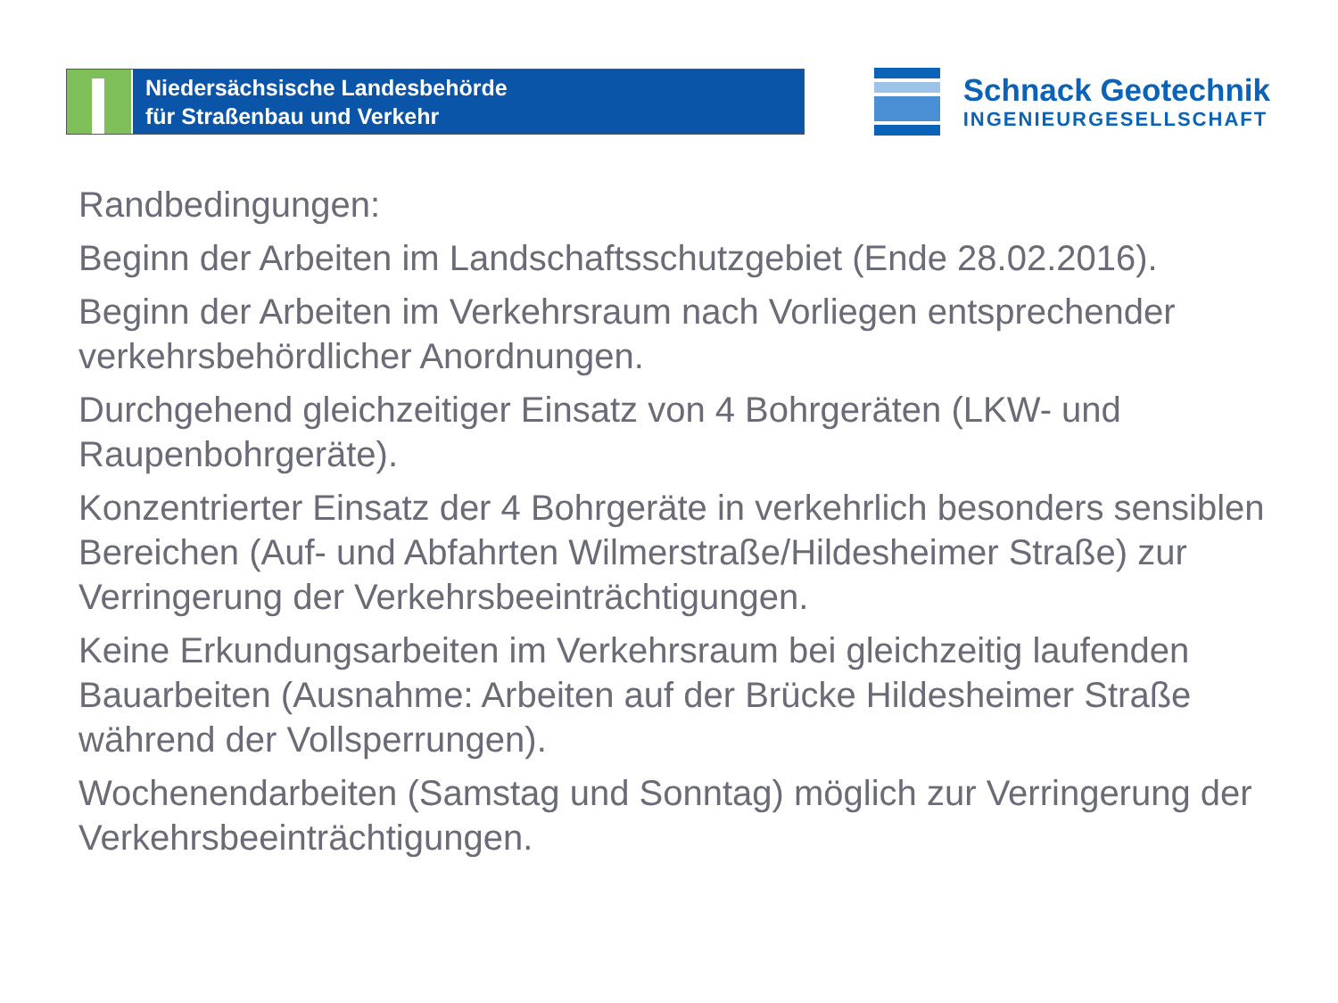Niedersächsische Landesbehörde
für Straßenbau und Verkehr
Schnack Geotechnik
INGENIEURGESELLSCHAFT
Randbedingungen:
Beginn der Arbeiten im Landschaftsschutzgebiet (Ende 28.02.2016).
Beginn der Arbeiten im Verkehrsraum nach Vorliegen entsprechender verkehrsbehördlicher Anordnungen.
Durchgehend gleichzeitiger Einsatz von 4 Bohrgeräten (LKW- und Raupenbohrgeräte).
Konzentrierter Einsatz der 4 Bohrgeräte in verkehrlich besonders sensiblen Bereichen (Auf- und Abfahrten Wilmerstraße/Hildesheimer Straße) zur Verringerung der Verkehrsbeeinträchtigungen.
Keine Erkundungsarbeiten im Verkehrsraum bei gleichzeitig laufenden Bauarbeiten (Ausnahme: Arbeiten auf der Brücke Hildesheimer Straße während der Vollsperrungen).
Wochenendarbeiten (Samstag und Sonntag) möglich zur Verringerung der Verkehrsbeeinträchtigungen.